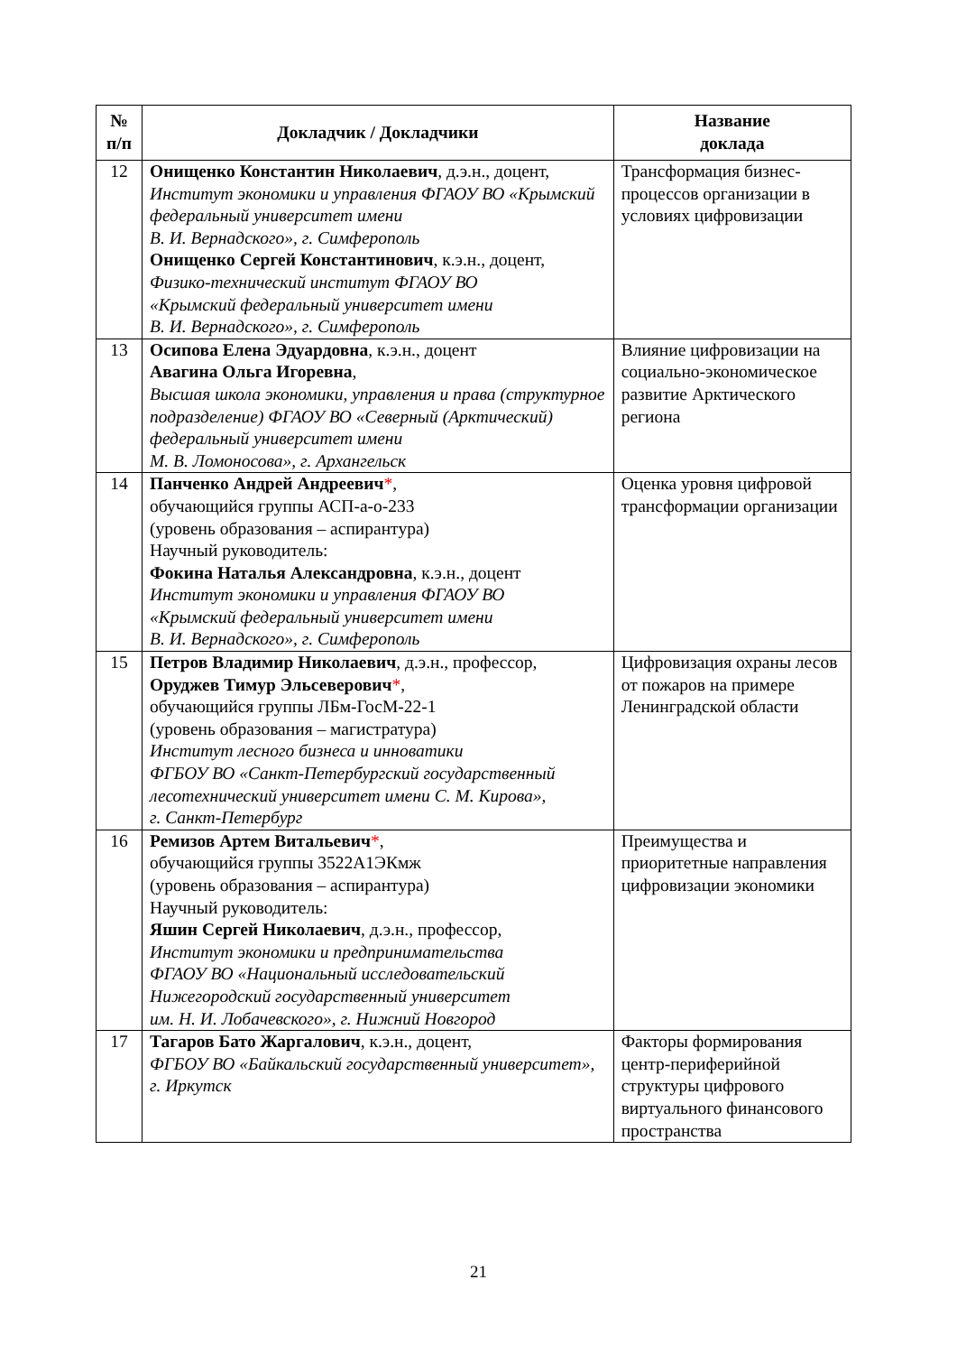| № п/п | Докладчик / Докладчики | Название доклада |
| --- | --- | --- |
| 12 | Онищенко Константин Николаевич , д.э.н., доцент, Институт экономики и управления ФГАОУ ВО «Крымский федеральный университет имени В. И. Вернадского», г. Симферополь Онищенко Сергей Константинович , к.э.н., доцент, Физико-технический институт ФГАОУ ВО «Крымский федеральный университет имени В. И. Вернадского», г. Симферополь | Трансформация бизнес-процессов организации в условиях цифровизации |
| 13 | Осипова Елена Эдуардовна , к.э.н., доцент Авагина Ольга Игоревна , Высшая школа экономики, управления и права (структурное подразделение) ФГАОУ ВО «Северный (Арктический) федеральный университет имени М. В. Ломоносова», г. Архангельск | Влияние цифровизации на социально-экономическое развитие Арктического региона |
| 14 | Панченко Андрей Андреевич * , обучающийся группы АСП-а-о-233 (уровень образования – аспирантура) Научный руководитель: Фокина Наталья Александровна , к.э.н., доцент Институт экономики и управления ФГАОУ ВО «Крымский федеральный университет имени В. И. Вернадского», г. Симферополь | Оценка уровня цифровой трансформации организации |
| 15 | Петров Владимир Николаевич , д.э.н., профессор, Оруджев Тимур Эльсеверович * , обучающийся группы ЛБм-ГосМ-22-1 (уровень образования – магистратура) Институт лесного бизнеса и инноватики ФГБОУ ВО «Санкт-Петербургский государственный лесотехнический университет имени С. М. Кирова», г. Санкт-Петербург | Цифровизация охраны лесов от пожаров на примере Ленинградской области |
| 16 | Ремизов Артем Витальевич * , обучающийся группы 3522А1ЭКмж (уровень образования – аспирантура) Научный руководитель: Яшин Сергей Николаевич , д.э.н., профессор, Институт экономики и предпринимательства ФГАОУ ВО «Национальный исследовательский Нижегородский государственный университет им. Н. И. Лобачевского», г. Нижний Новгород | Преимущества и приоритетные направления цифровизации экономики |
| 17 | Тагаров Бато Жаргалович , к.э.н., доцент, ФГБОУ ВО «Байкальский государственный университет», г. Иркутск | Факторы формирования центр-периферийной структуры цифрового виртуального финансового пространства |
21